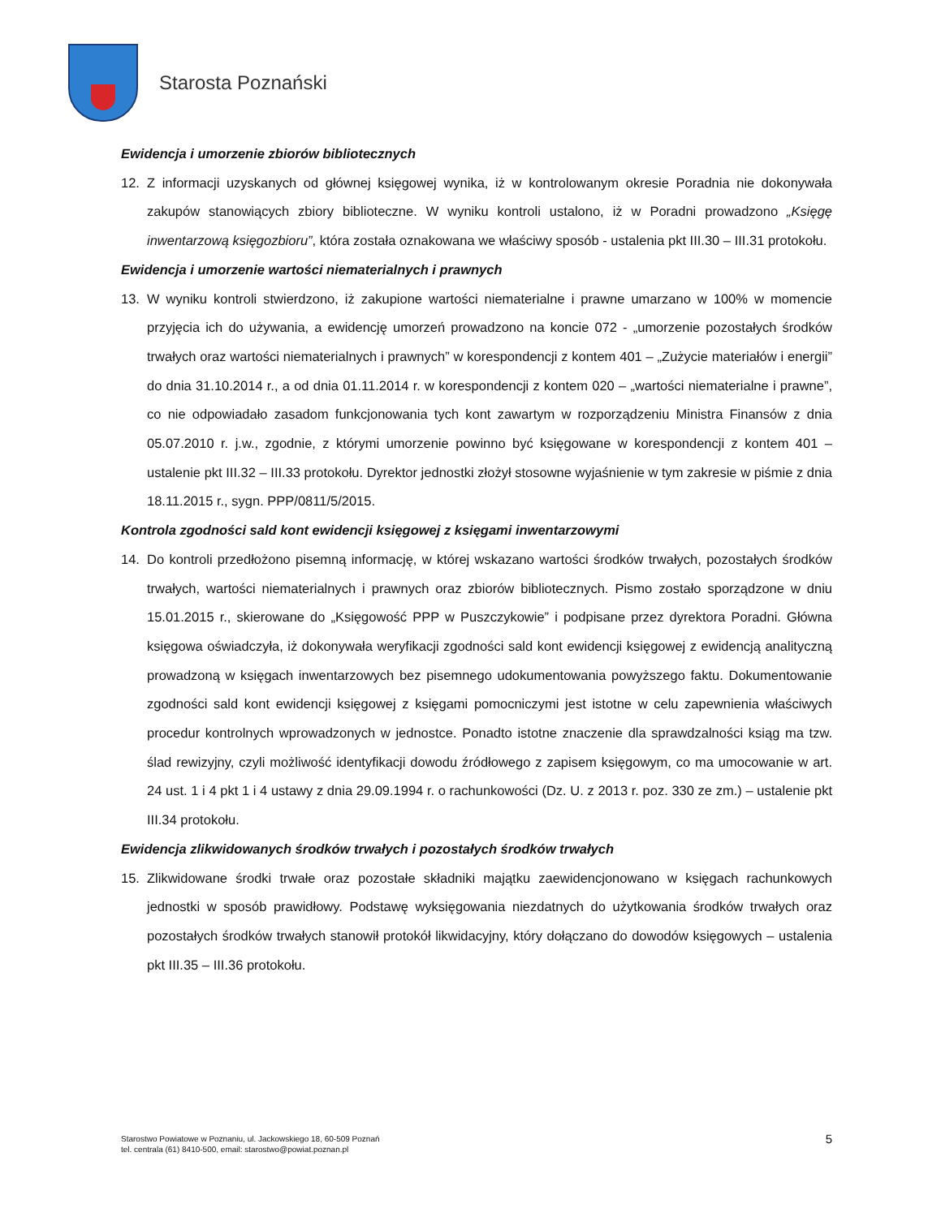Starosta Poznański
Ewidencja i umorzenie zbiorów bibliotecznych
12. Z informacji uzyskanych od głównej księgowej wynika, iż w kontrolowanym okresie Poradnia nie dokonywała zakupów stanowiących zbiory biblioteczne. W wyniku kontroli ustalono, iż w Poradni prowadzono „Księgę inwentarzową księgozbioru”, która została oznakowana we właściwy sposób - ustalenia pkt III.30 – III.31 protokołu.
Ewidencja i umorzenie wartości niematerialnych i prawnych
13. W wyniku kontroli stwierdzono, iż zakupione wartości niematerialne i prawne umarzano w 100% w momencie przyjęcia ich do używania, a ewidencję umorzeń prowadzono na koncie 072 - „umorzenie pozostałych środków trwałych oraz wartości niematerialnych i prawnych” w korespondencji z kontem 401 – „Zużycie materiałów i energii” do dnia 31.10.2014 r., a od dnia 01.11.2014 r. w korespondencji z kontem 020 – „wartości niematerialne i prawne”, co nie odpowiadało zasadom funkcjonowania tych kont zawartym w rozporządzeniu Ministra Finansów z dnia 05.07.2010 r. j.w., zgodnie, z którymi umorzenie powinno być księgowane w korespondencji z kontem 401 – ustalenie pkt III.32 – III.33 protokołu. Dyrektor jednostki złożył stosowne wyjaśnienie w tym zakresie w piśmie z dnia 18.11.2015 r., sygn. PPP/0811/5/2015.
Kontrola zgodności sald kont ewidencji księgowej z księgami inwentarzowymi
14. Do kontroli przedłożono pisemną informację, w której wskazano wartości środków trwałych, pozostałych środków trwałych, wartości niematerialnych i prawnych oraz zbiorów bibliotecznych. Pismo zostało sporządzone w dniu 15.01.2015 r., skierowane do „Księgowość PPP w Puszczykowie” i podpisane przez dyrektora Poradni. Główna księgowa oświadczyła, iż dokonywała weryfikacji zgodności sald kont ewidencji księgowej z ewidencją analityczną prowadzoną w księgach inwentarzowych bez pisemnego udokumentowania powyższego faktu. Dokumentowanie zgodności sald kont ewidencji księgowej z księgami pomocniczymi jest istotne w celu zapewnienia właściwych procedur kontrolnych wprowadzonych w jednostce. Ponadto istotne znaczenie dla sprawdzalności ksiąg ma tzw. ślad rewizyjny, czyli możliwość identyfikacji dowodu źródłowego z zapisem księgowym, co ma umocowanie w art. 24 ust. 1 i 4 pkt 1 i 4 ustawy z dnia 29.09.1994 r. o rachunkowości (Dz. U. z 2013 r. poz. 330 ze zm.) – ustalenie pkt III.34 protokołu.
Ewidencja zlikwidowanych środków trwałych i pozostałych środków trwałych
15. Zlikwidowane środki trwałe oraz pozostałe składniki majątku zaewidencjonowano w księgach rachunkowych jednostki w sposób prawidłowy. Podstawę wyksięgowania niezdatnych do użytkowania środków trwałych oraz pozostałych środków trwałych stanowił protokół likwidacyjny, który dołączano do dowodów księgowych – ustalenia pkt III.35 – III.36 protokołu.
Starostwo Powiatowe w Poznaniu, ul. Jackowskiego 18, 60-509 Poznań
tel. centrala (61) 8410-500, email: starostwo@powiat.poznan.pl
5